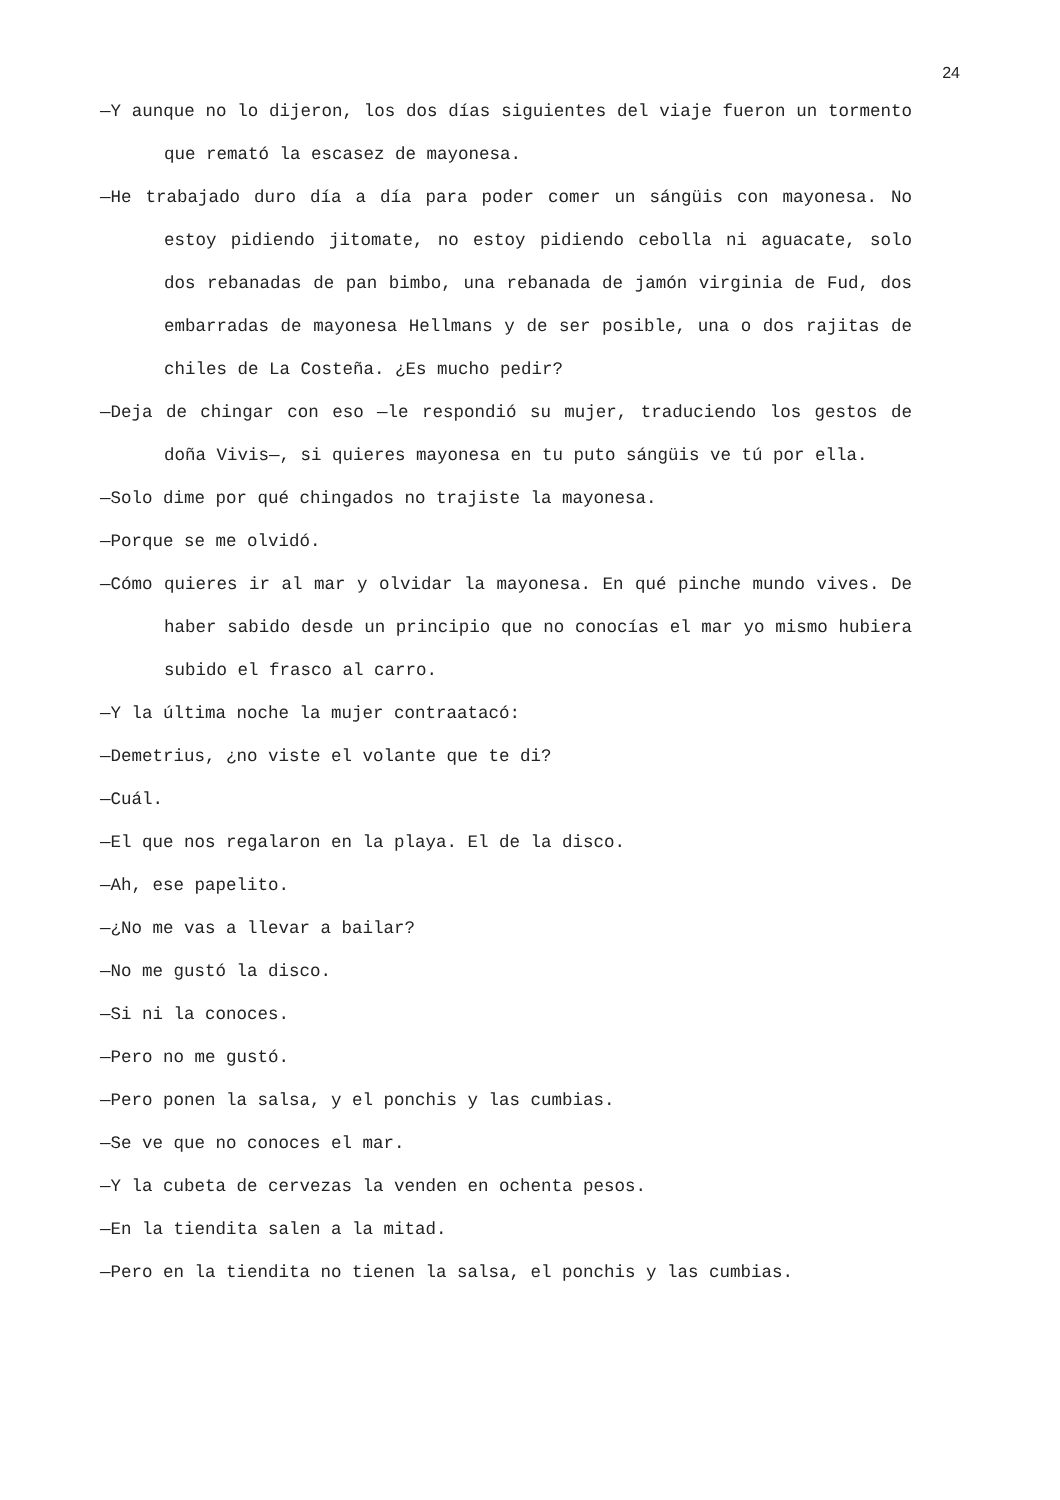24
—Y aunque no lo dijeron, los dos días siguientes del viaje fueron un tormento que remató la escasez de mayonesa.
—He trabajado duro día a día para poder comer un sángüis con mayonesa. No estoy pidiendo jitomate, no estoy pidiendo cebolla ni aguacate, solo dos rebanadas de pan bimbo, una rebanada de jamón virginia de Fud, dos embarradas de mayonesa Hellmans y de ser posible, una o dos rajitas de chiles de La Costeña. ¿Es mucho pedir?
—Deja de chingar con eso —le respondió su mujer, traduciendo los gestos de doña Vivis—, si quieres mayonesa en tu puto sángüis ve tú por ella.
—Solo dime por qué chingados no trajiste la mayonesa.
—Porque se me olvidó.
—Cómo quieres ir al mar y olvidar la mayonesa. En qué pinche mundo vives. De haber sabido desde un principio que no conocías el mar yo mismo hubiera subido el frasco al carro.
—Y la última noche la mujer contraatacó:
—Demetrius, ¿no viste el volante que te di?
—Cuál.
—El que nos regalaron en la playa. El de la disco.
—Ah, ese papelito.
—¿No me vas a llevar a bailar?
—No me gustó la disco.
—Si ni la conoces.
—Pero no me gustó.
—Pero ponen la salsa, y el ponchis y las cumbias.
—Se ve que no conoces el mar.
—Y la cubeta de cervezas la venden en ochenta pesos.
—En la tiendita salen a la mitad.
—Pero en la tiendita no tienen la salsa, el ponchis y las cumbias.